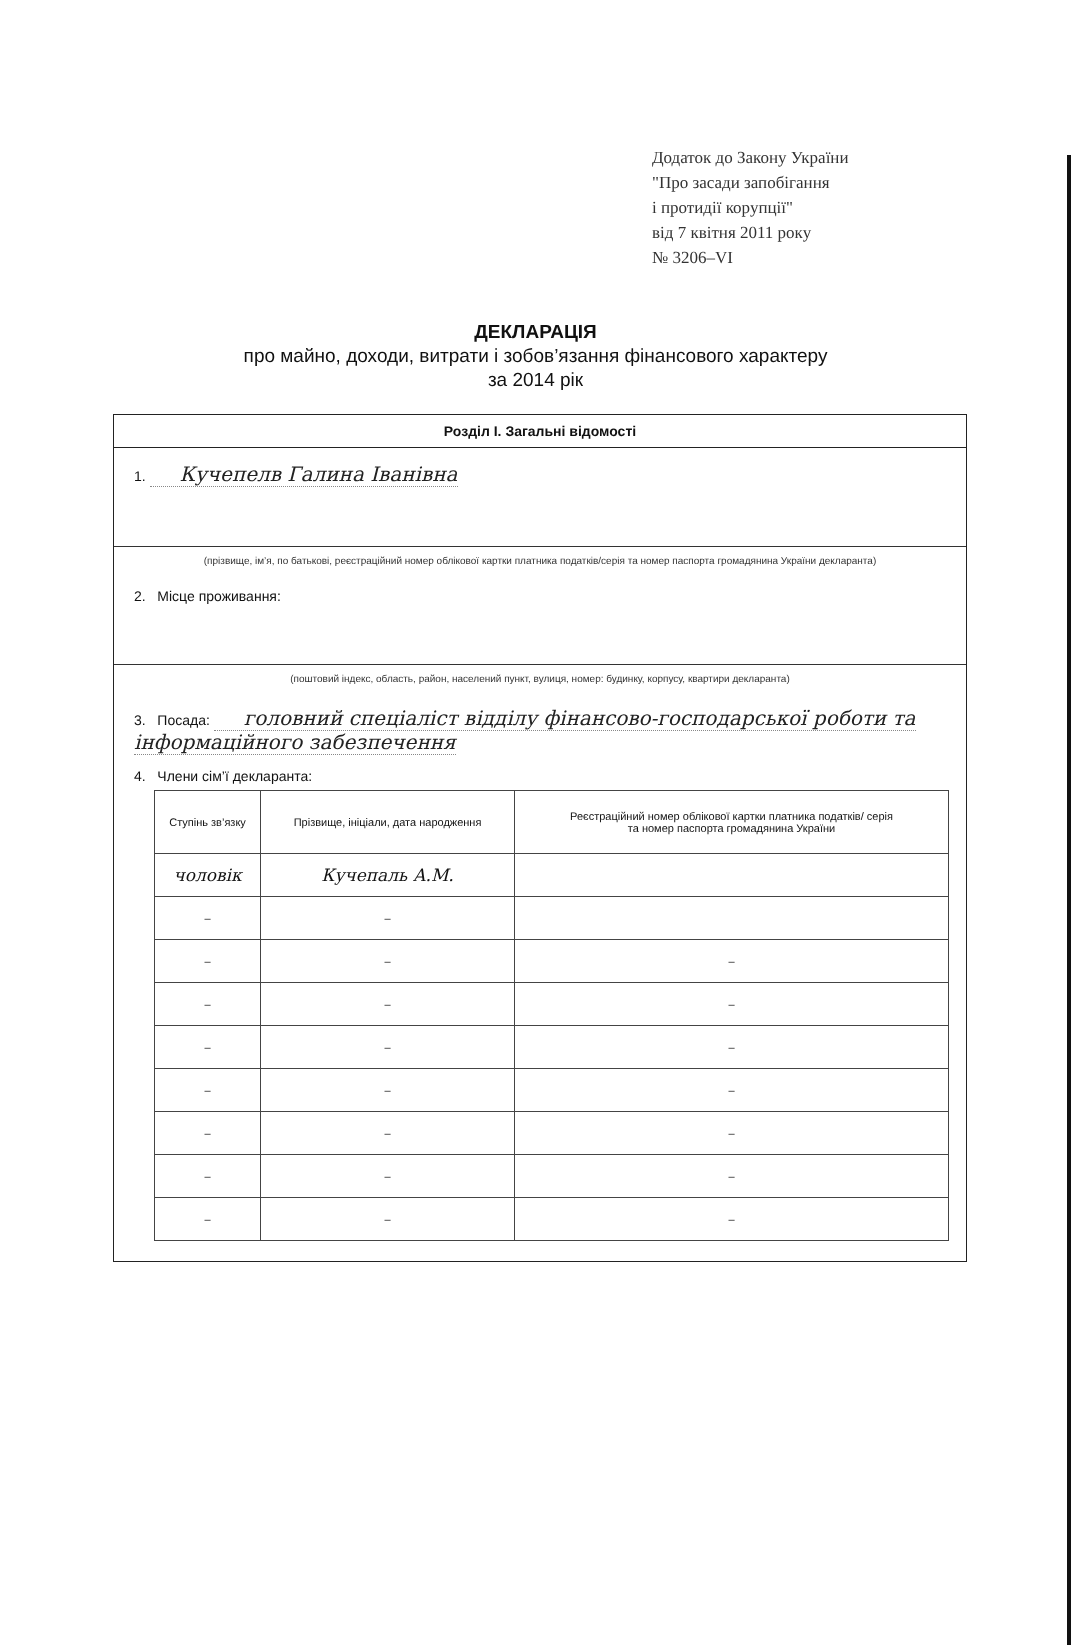Додаток до Закону України
"Про засади запобігання
і протидії корупції"
від 7 квітня 2011 року
№ 3206–VI
ДЕКЛАРАЦІЯ
про майно, доходи, витрати і зобов’язання фінансового характеру
за 2014 рік
Розділ І. Загальні відомості
1. Кучепелв Галина Іванівна
(прізвище, ім’я, по батькові, реєстраційний номер облікової картки платника податків/серія та номер паспорта громадянина України декларанта)
2. Місце проживання:
(поштовий індекс, область, район, населений пункт, вулиця, номер: будинку, корпусу, квартири декларанта)
3. Посада: головний спеціаліст відділу фінансово-господарської роботи та інформаційного забезпечення
4. Члени сім’ї декларанта:
| Ступінь зв’язку | Прізвище, ініціали, дата народження | Реєстраційний номер облікової картки платника податків/ серія та номер паспорта громадянина України |
| --- | --- | --- |
| чоловік | Кучепаль А.М. | |
| – | – | |
| – | – | – |
| – | – | – |
| – | – | – |
| – | – | – |
| – | – | – |
| – | – | – |
| – | – | – |